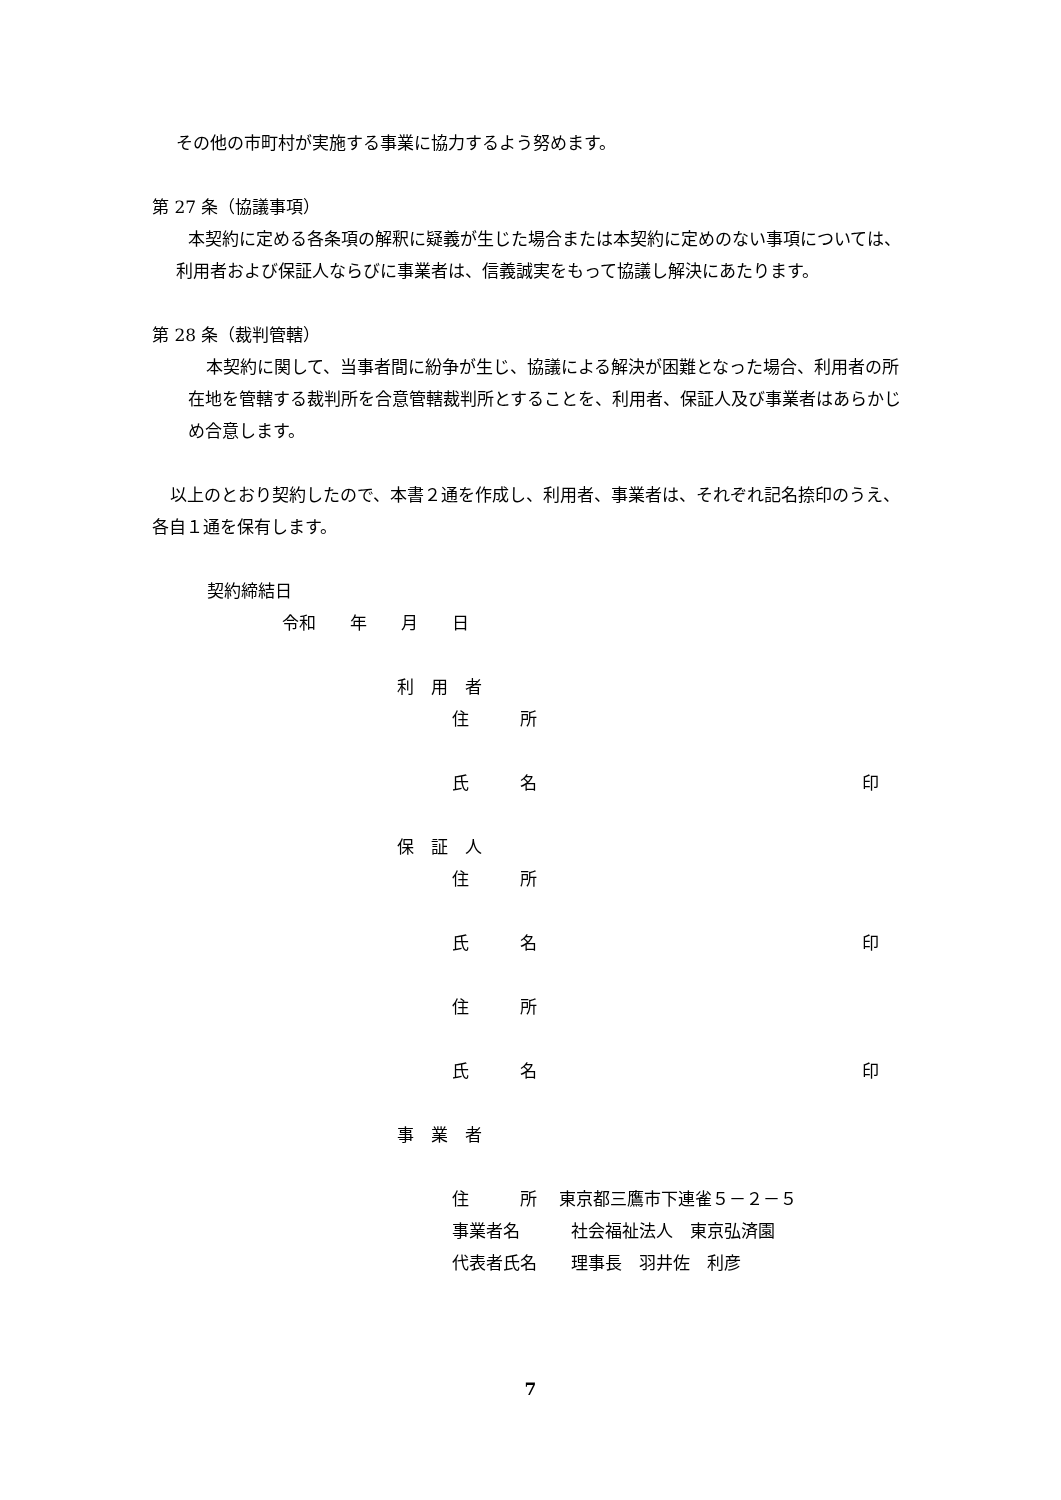その他の市町村が実施する事業に協力するよう努めます。
第 27 条（協議事項）
本契約に定める各条項の解釈に疑義が生じた場合または本契約に定めのない事項については、利用者および保証人ならびに事業者は、信義誠実をもって協議し解決にあたります。
第 28 条（裁判管轄）
本契約に関して、当事者間に紛争が生じ、協議による解決が困難となった場合、利用者の所在地を管轄する裁判所を合意管轄裁判所とすることを、利用者、保証人及び事業者はあらかじめ合意します。
以上のとおり契約したので、本書２通を作成し、利用者、事業者は、それぞれ記名捺印のうえ、各自１通を保有します。
契約締結日
令和　　年　　月　　日
利　用　者
住　　　所
氏　　　名 印
保　証　人
住　　　所
氏　　　名 印
住　　　所
氏　　　名 印
事　業　者
住　　　所　 東京都三鷹市下連雀５－２－５
事業者名　　　社会福祉法人　東京弘済園
代表者氏名　　理事長　羽井佐　利彦
7